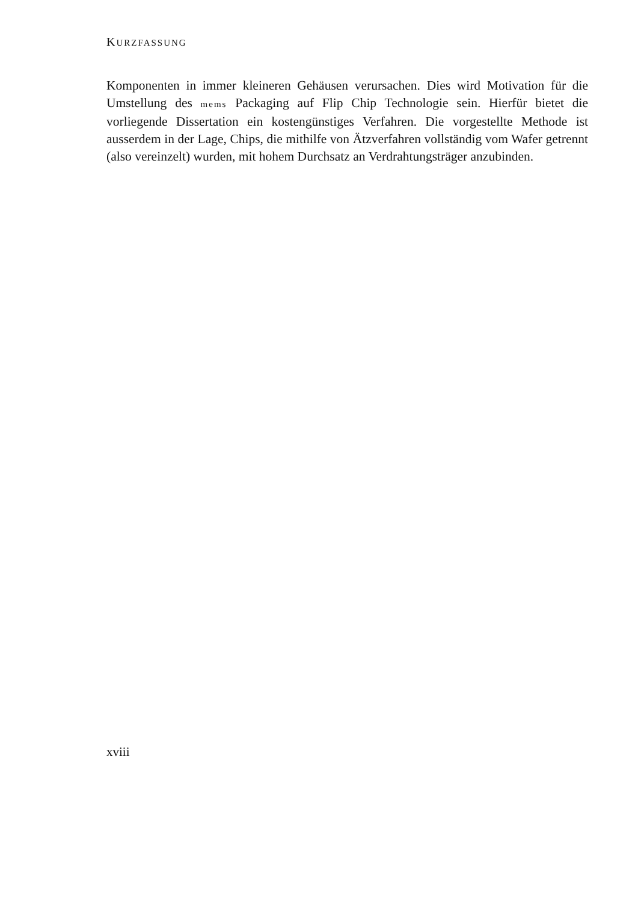KURZFASSUNG
Komponenten in immer kleineren Gehäusen verursachen. Dies wird Motivation für die Umstellung des mems Packaging auf Flip Chip Technologie sein. Hierfür bietet die vorliegende Dissertation ein kostengünstiges Verfahren. Die vorgestellte Methode ist ausserdem in der Lage, Chips, die mithilfe von Ätzverfahren vollständig vom Wafer getrennt (also vereinzelt) wurden, mit hohem Durchsatz an Verdrahtungsträger anzubinden.
xviii